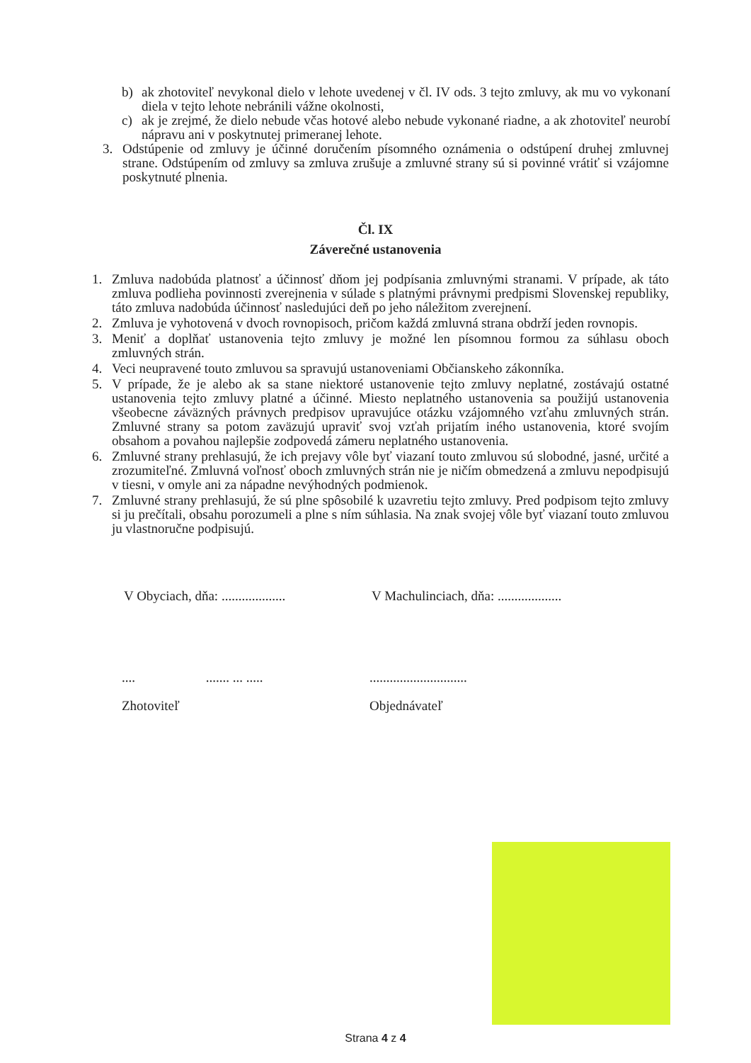b) ak zhotoviteľ nevykonal dielo v lehote uvedenej v čl. IV ods. 3 tejto zmluvy, ak mu vo vykonaní diela v tejto lehote nebránili vážne okolnosti,
c) ak je zrejmé, že dielo nebude včas hotové alebo nebude vykonané riadne, a ak zhotoviteľ neurobí nápravu ani v poskytnutej primeranej lehote.
3. Odstúpenie od zmluvy je účinné doručením písomného oznámenia o odstúpení druhej zmluvnej strane. Odstúpením od zmluvy sa zmluva zrušuje a zmluvné strany sú si povinné vrátiť si vzájomne poskytnuté plnenia.
Čl. IX
Záverečné ustanovenia
1. Zmluva nadobúda platnosť a účinnosť dňom jej podpísania zmluvnými stranami. V prípade, ak táto zmluva podlieha povinnosti zverejnenia v súlade s platnými právnymi predpismi Slovenskej republiky, táto zmluva nadobúda účinnosť nasledujúci deň po jeho náležitom zverejnení.
2. Zmluva je vyhotovená v dvoch rovnopisoch, pričom každá zmluvná strana obdrží jeden rovnopis.
3. Meniť a doplňať ustanovenia tejto zmluvy je možné len písomnou formou za súhlasu oboch zmluvných strán.
4. Veci neupravené touto zmluvou sa spravujú ustanoveniami Občianskeho zákonníka.
5. V prípade, že je alebo ak sa stane niektoré ustanovenie tejto zmluvy neplatné, zostávajú ostatné ustanovenia tejto zmluvy platné a účinné. Miesto neplatného ustanovenia sa použijú ustanovenia všeobecne záväzných právnych predpisov upravujúce otázku vzájomného vzťahu zmluvných strán. Zmluvné strany sa potom zaväzujú upraviť svoj vzťah prijatím iného ustanovenia, ktoré svojím obsahom a povahou najlepšie zodpovedá zámeru neplatného ustanovenia.
6. Zmluvné strany prehlasujú, že ich prejavy vôle byť viazaní touto zmluvou sú slobodné, jasné, určité a zrozumiteľné. Zmluvná voľnosť oboch zmluvných strán nie je ničím obmedzená a zmluvu nepodpisujú v tiesni, v omyle ani za nápadne nevýhodných podmienok.
7. Zmluvné strany prehlasujú, že sú plne spôsobilé k uzavretiu tejto zmluvy. Pred podpisom tejto zmluvy si ju prečítali, obsahu porozumeli a plne s ním súhlasia. Na znak svojej vôle byť viazaní touto zmluvou ju vlastnoručne podpisujú.
V Obyciach, dňa: ...................
V Machulinciach, dňa: ...................
.... ....... ... .....
Zhotoviteľ
.............................
Objednávateľ
Strana 4 z 4